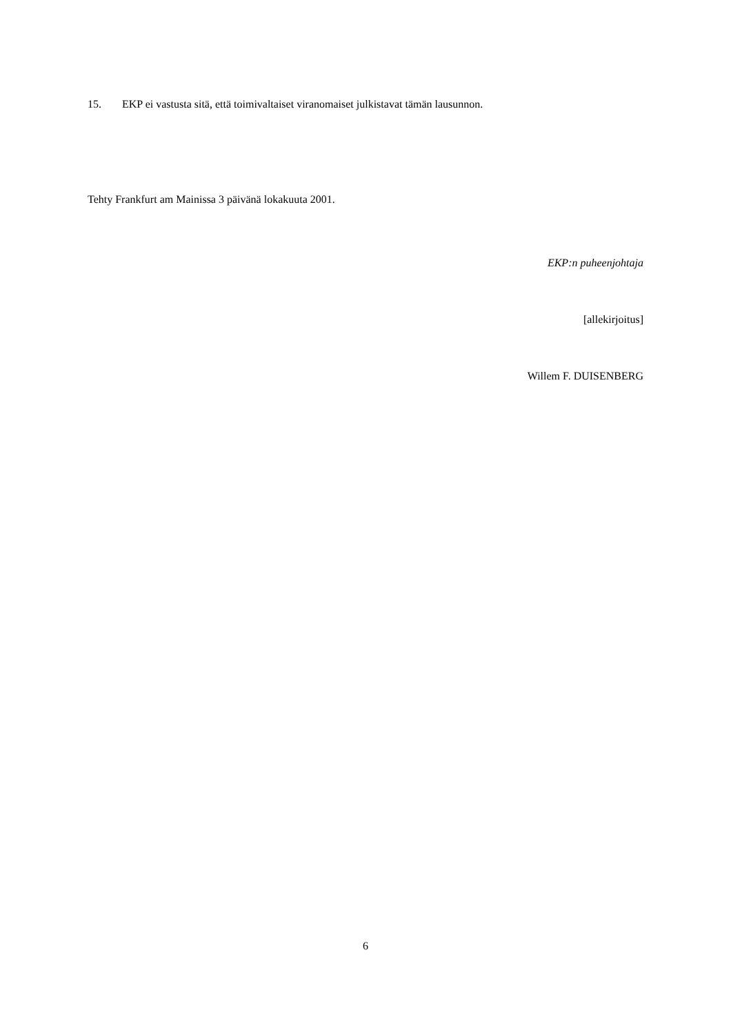15. EKP ei vastusta sitä, että toimivaltaiset viranomaiset julkistavat tämän lausunnon.
Tehty Frankfurt am Mainissa 3 päivänä lokakuuta 2001.
EKP:n puheenjohtaja
[allekirjoitus]
Willem F. DUISENBERG
6